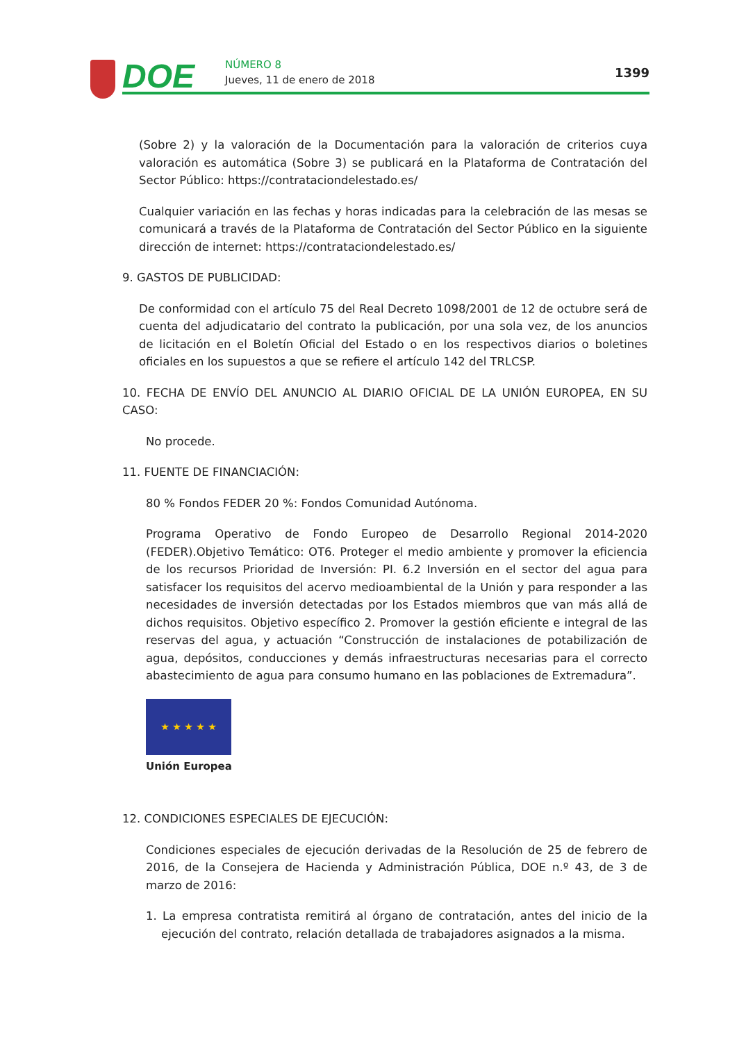DOE NÚMERO 8
Jueves, 11 de enero de 2018 1399
(Sobre 2) y la valoración de la Documentación para la valoración de criterios cuya valoración es automática (Sobre 3) se publicará en la Plataforma de Contratación del Sector Público: https://contrataciondelestado.es/
Cualquier variación en las fechas y horas indicadas para la celebración de las mesas se comunicará a través de la Plataforma de Contratación del Sector Público en la siguiente dirección de internet: https://contrataciondelestado.es/
9. GASTOS DE PUBLICIDAD:
De conformidad con el artículo 75 del Real Decreto 1098/2001 de 12 de octubre será de cuenta del adjudicatario del contrato la publicación, por una sola vez, de los anuncios de licitación en el Boletín Oficial del Estado o en los respectivos diarios o boletines oficiales en los supuestos a que se refiere el artículo 142 del TRLCSP.
10. FECHA DE ENVÍO DEL ANUNCIO AL DIARIO OFICIAL DE LA UNIÓN EUROPEA, EN SU CASO:
No procede.
11. FUENTE DE FINANCIACIÓN:
80 % Fondos FEDER 20 %: Fondos Comunidad Autónoma.
Programa Operativo de Fondo Europeo de Desarrollo Regional 2014-2020 (FEDER).Objetivo Temático: OT6. Proteger el medio ambiente y promover la eficiencia de los recursos Prioridad de Inversión: PI. 6.2 Inversión en el sector del agua para satisfacer los requisitos del acervo medioambiental de la Unión y para responder a las necesidades de inversión detectadas por los Estados miembros que van más allá de dichos requisitos. Objetivo específico 2. Promover la gestión eficiente e integral de las reservas del agua, y actuación “Construcción de instalaciones de potabilización de agua, depósitos, conducciones y demás infraestructuras necesarias para el correcto abastecimiento de agua para consumo humano en las poblaciones de Extremadura”.
★ ★ ★ ★ ★
Unión Europea
12. CONDICIONES ESPECIALES DE EJECUCIÓN:
Condiciones especiales de ejecución derivadas de la Resolución de 25 de febrero de 2016, de la Consejera de Hacienda y Administración Pública, DOE n.º 43, de 3 de marzo de 2016:
1. La empresa contratista remitirá al órgano de contratación, antes del inicio de la ejecución del contrato, relación detallada de trabajadores asignados a la misma.